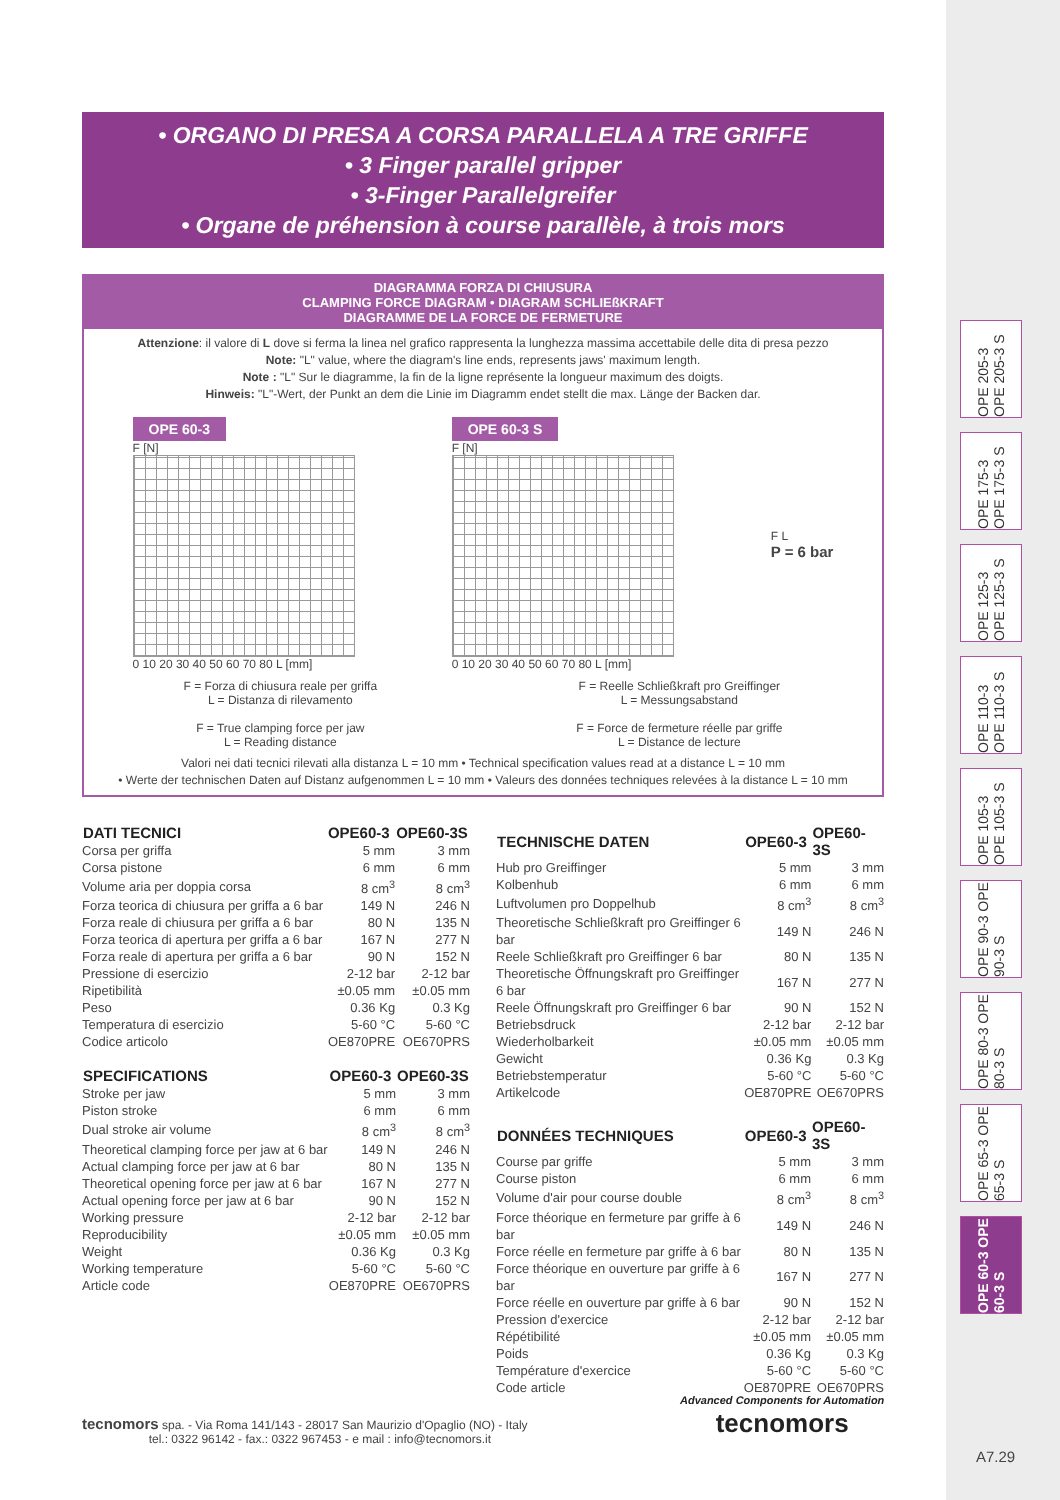OPE 205-3 OPE 205-3 S
OPE 175-3 OPE 175-3 S
OPE 125-3 OPE 125-3 S
OPE 110-3 OPE 110-3 S
OPE 105-3 OPE 105-3 S
OPE 90-3 OPE 90-3 S
OPE 80-3 OPE 80-3 S
OPE 65-3 OPE 65-3 S
OPE 60-3 OPE 60-3 S
• ORGANO DI PRESA A CORSA PARALLELA A TRE GRIFFE
• 3 Finger parallel gripper
• 3-Finger Parallelgreifer
• Organe de préhension à course parallèle, à trois mors
DIAGRAMMA FORZA DI CHIUSURA
CLAMPING FORCE DIAGRAM • DIAGRAM SCHLIEßKRAFT
DIAGRAMME DE LA FORCE DE FERMETURE
Attenzione: il valore di L dove si ferma la linea nel grafico rappresenta la lunghezza massima accettabile delle dita di presa pezzo
Note: "L" value, where the diagram's line ends, represents jaws' maximum length.
Note : "L" Sur le diagramme, la fin de la ligne représente la longueur maximum des doigts.
Hinweis: "L"-Wert, der Punkt an dem die Linie im Diagramm endet stellt die max. Länge der Backen dar.
OPE 60-3
F [N]
0 10 20 30 40 50 60 70 80 L [mm]
OPE 60-3 S
F [N]
0 10 20 30 40 50 60 70 80 L [mm]
F L
P = 6 bar
F = Forza di chiusura reale per griffa
L = Distanza di rilevamento
F = True clamping force per jaw
L = Reading distance
F = Reelle Schließkraft pro Greiffinger
L = Messungsabstand
F = Force de fermeture réelle par griffe
L = Distance de lecture
Valori nei dati tecnici rilevati alla distanza L = 10 mm • Technical specification values read at a distance L = 10 mm
• Werte der technischen Daten auf Distanz aufgenommen L = 10 mm • Valeurs des données techniques relevées à la distance L = 10 mm
| DATI TECNICI | OPE60-3 | OPE60-3S |
| --- | --- | --- |
| Corsa per griffa | 5 mm | 3 mm |
| Corsa pistone | 6 mm | 6 mm |
| Volume aria per doppia corsa | 8 cm<sup>3</sup> | 8 cm<sup>3</sup> |
| Forza teorica di chiusura per griffa a 6 bar | 149 N | 246 N |
| Forza reale di chiusura per griffa a 6 bar | 80 N | 135 N |
| Forza teorica di apertura per griffa a 6 bar | 167 N | 277 N |
| Forza reale di apertura per griffa a 6 bar | 90 N | 152 N |
| Pressione di esercizio | 2-12 bar | 2-12 bar |
| Ripetibilità | ±0.05 mm | ±0.05 mm |
| Peso | 0.36 Kg | 0.3 Kg |
| Temperatura di esercizio | 5-60 °C | 5-60 °C |
| Codice articolo | OE870PRE | OE670PRS |
| SPECIFICATIONS | OPE60-3 | OPE60-3S |
| --- | --- | --- |
| Stroke per jaw | 5 mm | 3 mm |
| Piston stroke | 6 mm | 6 mm |
| Dual stroke air volume | 8 cm<sup>3</sup> | 8 cm<sup>3</sup> |
| Theoretical clamping force per jaw at 6 bar | 149 N | 246 N |
| Actual clamping force per jaw at 6 bar | 80 N | 135 N |
| Theoretical opening force per jaw at 6 bar | 167 N | 277 N |
| Actual opening force per jaw at 6 bar | 90 N | 152 N |
| Working pressure | 2-12 bar | 2-12 bar |
| Reproducibility | ±0.05 mm | ±0.05 mm |
| Weight | 0.36 Kg | 0.3 Kg |
| Working temperature | 5-60 °C | 5-60 °C |
| Article code | OE870PRE | OE670PRS |
| TECHNISCHE DATEN | OPE60-3 | OPE60-3S |
| --- | --- | --- |
| Hub pro Greiffinger | 5 mm | 3 mm |
| Kolbenhub | 6 mm | 6 mm |
| Luftvolumen pro Doppelhub | 8 cm<sup>3</sup> | 8 cm<sup>3</sup> |
| Theoretische Schließkraft pro Greiffinger 6 bar | 149 N | 246 N |
| Reele Schließkraft pro Greiffinger 6 bar | 80 N | 135 N |
| Theoretische Öffnungskraft pro Greiffinger 6 bar | 167 N | 277 N |
| Reele Öffnungskraft pro Greiffinger 6 bar | 90 N | 152 N |
| Betriebsdruck | 2-12 bar | 2-12 bar |
| Wiederholbarkeit | ±0.05 mm | ±0.05 mm |
| Gewicht | 0.36 Kg | 0.3 Kg |
| Betriebstemperatur | 5-60 °C | 5-60 °C |
| Artikelcode | OE870PRE | OE670PRS |
| DONNÉES TECHNIQUES | OPE60-3 | OPE60-3S |
| --- | --- | --- |
| Course par griffe | 5 mm | 3 mm |
| Course piston | 6 mm | 6 mm |
| Volume d'air pour course double | 8 cm<sup>3</sup> | 8 cm<sup>3</sup> |
| Force théorique en fermeture par griffe à 6 bar | 149 N | 246 N |
| Force réelle en fermeture par griffe à 6 bar | 80 N | 135 N |
| Force théorique en ouverture par griffe à 6 bar | 167 N | 277 N |
| Force réelle en ouverture par griffe à 6 bar | 90 N | 152 N |
| Pression d'exercice | 2-12 bar | 2-12 bar |
| Répétibilité | ±0.05 mm | ±0.05 mm |
| Poids | 0.36 Kg | 0.3 Kg |
| Température d'exercice | 5-60 °C | 5-60 °C |
| Code article | OE870PRE | OE670PRS |
tecnomors spa. - Via Roma 141/143 - 28017 San Maurizio d'Opaglio (NO) - Italy
tel.: 0322 96142 - fax.: 0322 967453 - e mail : info@tecnomors.it
Advanced Components for Automation
tecnomors
A7.29